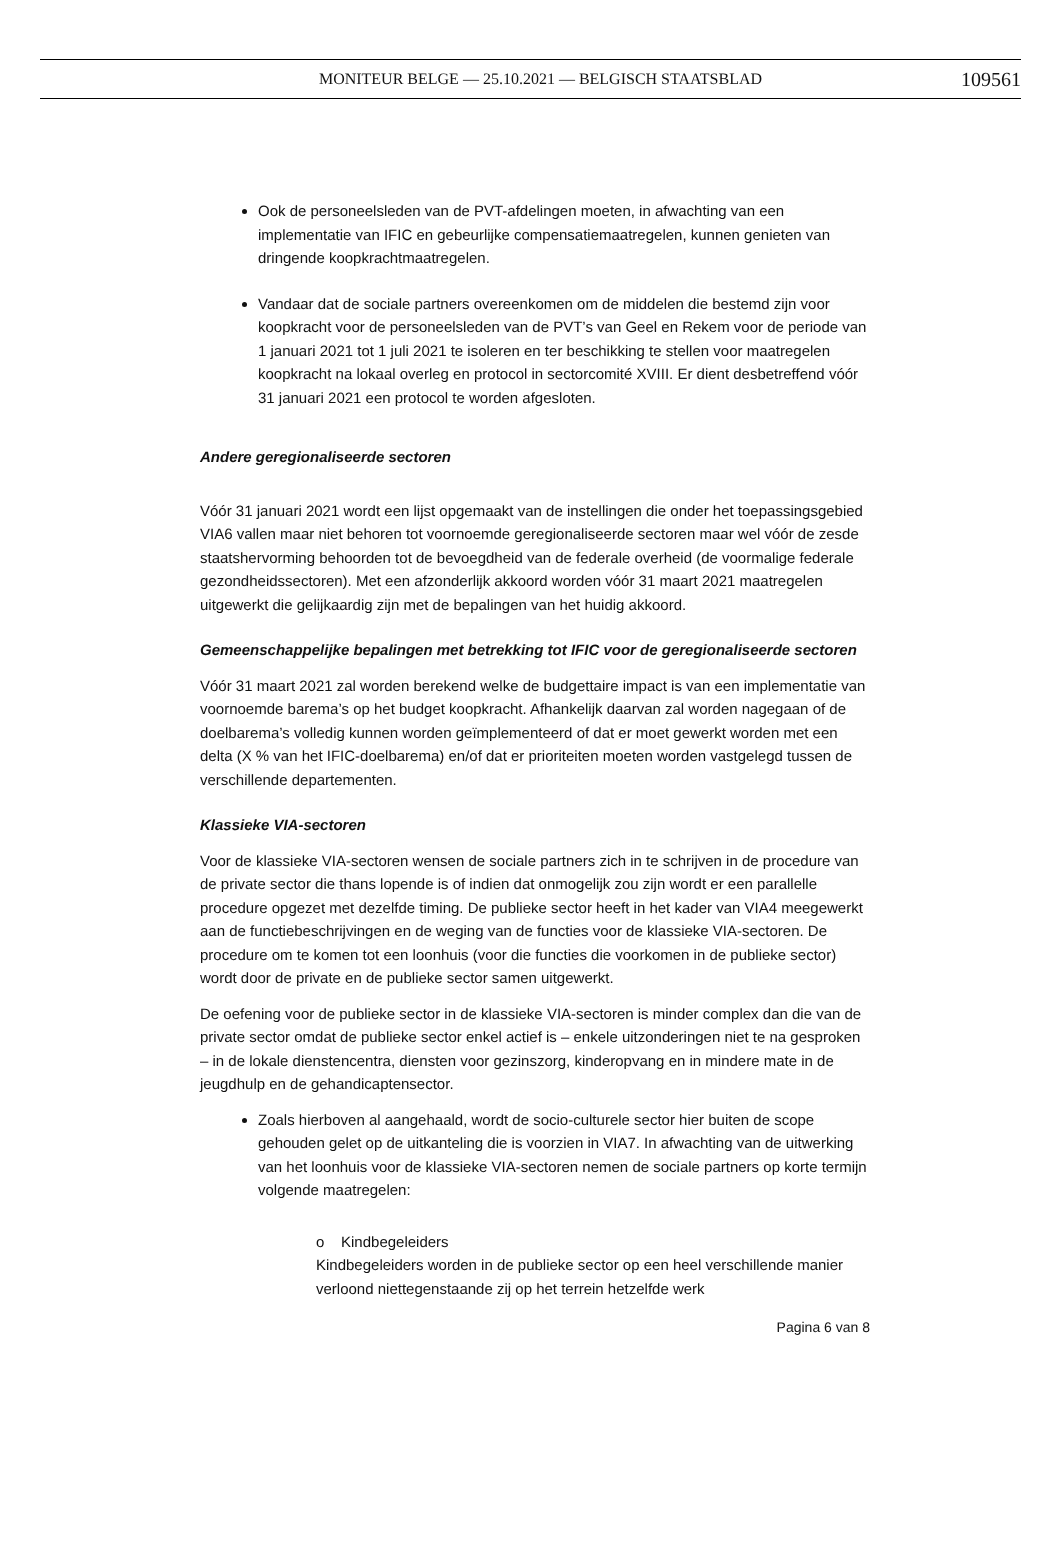MONITEUR BELGE — 25.10.2021 — BELGISCH STAATSBLAD 109561
Ook de personeelsleden van de PVT-afdelingen moeten, in afwachting van een implementatie van IFIC en gebeurlijke compensatiemaatregelen, kunnen genieten van dringende koopkrachtmaatregelen.
Vandaar dat de sociale partners overeenkomen om de middelen die bestemd zijn voor koopkracht voor de personeelsleden van de PVT’s van Geel en Rekem voor de periode van 1 januari 2021 tot 1 juli 2021 te isoleren en ter beschikking te stellen voor maatregelen koopkracht na lokaal overleg en protocol in sectorcomité XVIII. Er dient desbetreffend vóór 31 januari 2021 een protocol te worden afgesloten.
Andere geregionaliseerde sectoren
Vóór 31 januari 2021 wordt een lijst opgemaakt van de instellingen die onder het toepassingsgebied VIA6 vallen maar niet behoren tot voornoemde geregionaliseerde sectoren maar wel vóór de zesde staatshervorming behoorden tot de bevoegdheid van de federale overheid (de voormalige federale gezondheidssectoren). Met een afzonderlijk akkoord worden vóór 31 maart 2021 maatregelen uitgewerkt die gelijkaardig zijn met de bepalingen van het huidig akkoord.
Gemeenschappelijke bepalingen met betrekking tot IFIC voor de geregionaliseerde sectoren
Vóór 31 maart 2021 zal worden berekend welke de budgettaire impact is van een implementatie van voornoemde barema’s op het budget koopkracht. Afhankelijk daarvan zal worden nagegaan of de doelbarema’s volledig kunnen worden geïmplementeerd of dat er moet gewerkt worden met een delta (X % van het IFIC-doelbarema) en/of dat er prioriteiten moeten worden vastgelegd tussen de verschillende departementen.
Klassieke VIA-sectoren
Voor de klassieke VIA-sectoren wensen de sociale partners zich in te schrijven in de procedure van de private sector die thans lopende is of indien dat onmogelijk zou zijn wordt er een parallelle procedure opgezet met dezelfde timing. De publieke sector heeft in het kader van VIA4 meegewerkt aan de functiebeschrijvingen en de weging van de functies voor de klassieke VIA-sectoren. De procedure om te komen tot een loonhuis (voor die functies die voorkomen in de publieke sector) wordt door de private en de publieke sector samen uitgewerkt.
De oefening voor de publieke sector in de klassieke VIA-sectoren is minder complex dan die van de private sector omdat de publieke sector enkel actief is – enkele uitzonderingen niet te na gesproken – in de lokale dienstencentra, diensten voor gezinszorg, kinderopvang en in mindere mate in de jeugdhulp en de gehandicaptensector.
Zoals hierboven al aangehaald, wordt de socio-culturele sector hier buiten de scope gehouden gelet op de uitkanteling die is voorzien in VIA7. In afwachting van de uitwerking van het loonhuis voor de klassieke VIA-sectoren nemen de sociale partners op korte termijn volgende maatregelen:
o Kindbegeleiders
Kindbegeleiders worden in de publieke sector op een heel verschillende manier verloond niettegenstaande zij op het terrein hetzelfde werk
Pagina 6 van 8